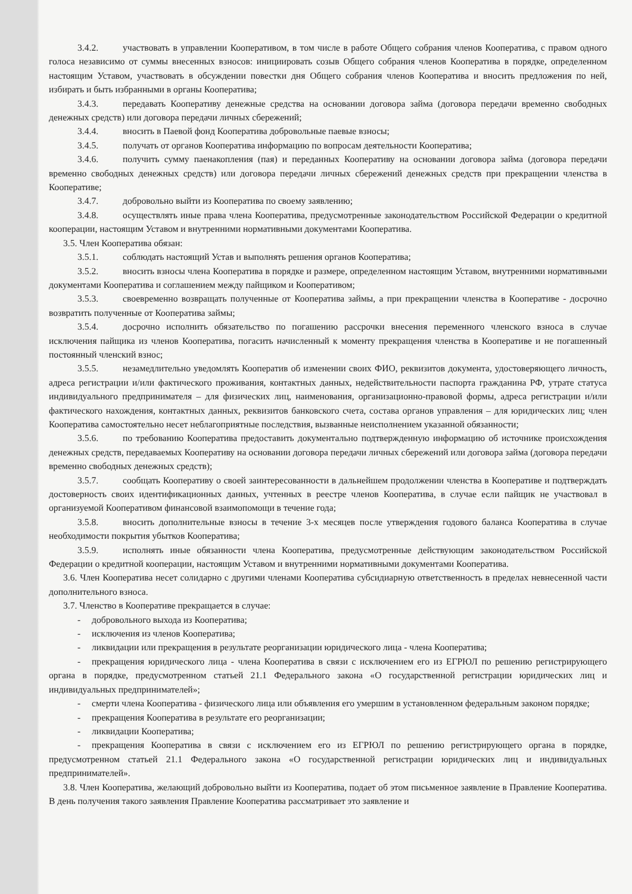3.4.2. участвовать в управлении Кооперативом, в том числе в работе Общего собрания членов Кооператива, с правом одного голоса независимо от суммы внесенных взносов: инициировать созыв Общего собрания членов Кооператива в порядке, определенном настоящим Уставом, участвовать в обсуждении повестки дня Общего собрания членов Кооператива и вносить предложения по ней, избирать и быть избранными в органы Кооператива;
3.4.3. передавать Кооперативу денежные средства на основании договора займа (договора передачи временно свободных денежных средств) или договора передачи личных сбережений;
3.4.4. вносить в Паевой фонд Кооператива добровольные паевые взносы;
3.4.5. получать от органов Кооператива информацию по вопросам деятельности Кооператива;
3.4.6. получить сумму паенакопления (пая) и переданных Кооперативу на основании договора займа (договора передачи временно свободных денежных средств) или договора передачи личных сбережений денежных средств при прекращении членства в Кооперативе;
3.4.7. добровольно выйти из Кооператива по своему заявлению;
3.4.8. осуществлять иные права члена Кооператива, предусмотренные законодательством Российской Федерации о кредитной кооперации, настоящим Уставом и внутренними нормативными документами Кооператива.
3.5. Член Кооператива обязан:
3.5.1. соблюдать настоящий Устав и выполнять решения органов Кооператива;
3.5.2. вносить взносы члена Кооператива в порядке и размере, определенном настоящим Уставом, внутренними нормативными документами Кооператива и соглашением между пайщиком и Кооперативом;
3.5.3. своевременно возвращать полученные от Кооператива займы, а при прекращении членства в Кооперативе - досрочно возвратить полученные от Кооператива займы;
3.5.4. досрочно исполнить обязательство по погашению рассрочки внесения переменного членского взноса в случае исключения пайщика из членов Кооператива, погасить начисленный к моменту прекращения членства в Кооперативе и не погашенный постоянный членский взнос;
3.5.5. незамедлительно уведомлять Кооператив об изменении своих ФИО, реквизитов документа, удостоверяющего личность, адреса регистрации и/или фактического проживания, контактных данных, недействительности паспорта гражданина РФ, утрате статуса индивидуального предпринимателя – для физических лиц, наименования, организационно-правовой формы, адреса регистрации и/или фактического нахождения, контактных данных, реквизитов банковского счета, состава органов управления – для юридических лиц; член Кооператива самостоятельно несет неблагоприятные последствия, вызванные неисполнением указанной обязанности;
3.5.6. по требованию Кооператива предоставить документально подтвержденную информацию об источнике происхождения денежных средств, передаваемых Кооперативу на основании договора передачи личных сбережений или договора займа (договора передачи временно свободных денежных средств);
3.5.7. сообщать Кооперативу о своей заинтересованности в дальнейшем продолжении членства в Кооперативе и подтверждать достоверность своих идентификационных данных, учтенных в реестре членов Кооператива, в случае если пайщик не участвовал в организуемой Кооперативом финансовой взаимопомощи в течение года;
3.5.8. вносить дополнительные взносы в течение 3-х месяцев после утверждения годового баланса Кооператива в случае необходимости покрытия убытков Кооператива;
3.5.9. исполнять иные обязанности члена Кооператива, предусмотренные действующим законодательством Российской Федерации о кредитной кооперации, настоящим Уставом и внутренними нормативными документами Кооператива.
3.6. Член Кооператива несет солидарно с другими членами Кооператива субсидиарную ответственность в пределах невнесенной части дополнительного взноса.
3.7. Членство в Кооперативе прекращается в случае:
- добровольного выхода из Кооператива;
- исключения из членов Кооператива;
- ликвидации или прекращения в результате реорганизации юридического лица - члена Кооператива;
- прекращения юридического лица - члена Кооператива в связи с исключением его из ЕГРЮЛ по решению регистрирующего органа в порядке, предусмотренном статьей 21.1 Федерального закона «О государственной регистрации юридических лиц и индивидуальных предпринимателей»;
- смерти члена Кооператива - физического лица или объявления его умершим в установленном федеральным законом порядке;
- прекращения Кооператива в результате его реорганизации;
- ликвидации Кооператива;
- прекращения Кооператива в связи с исключением его из ЕГРЮЛ по решению регистрирующего органа в порядке, предусмотренном статьей 21.1 Федерального закона «О государственной регистрации юридических лиц и индивидуальных предпринимателей».
3.8. Член Кооператива, желающий добровольно выйти из Кооператива, подает об этом письменное заявление в Правление Кооператива. В день получения такого заявления Правление Кооператива рассматривает это заявление и